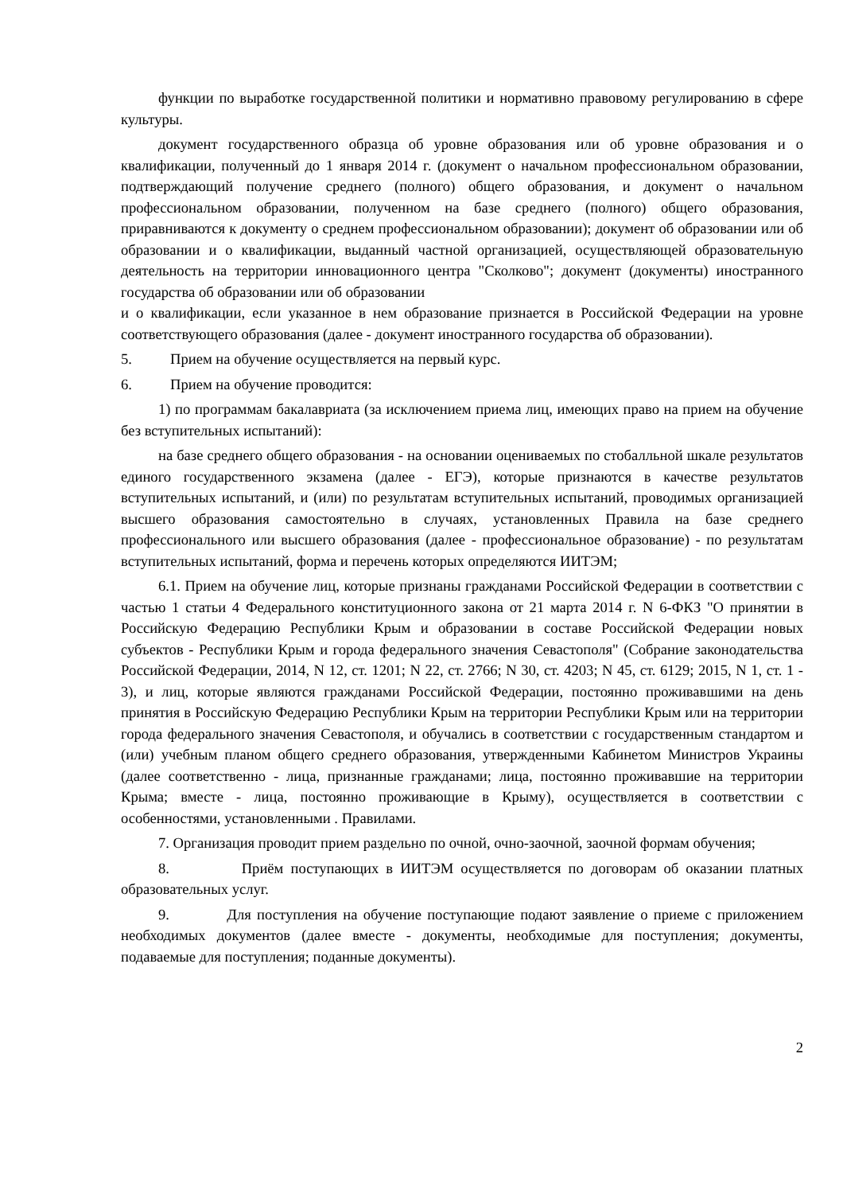функции по выработке государственной политики и нормативно правовому регулированию в сфере культуры.
документ государственного образца об уровне образования или об уровне образования и о квалификации, полученный до 1 января 2014 г. (документ о начальном профессиональном образовании, подтверждающий получение среднего (полного) общего образования, и документ о начальном профессиональном образовании, полученном на базе среднего (полного) общего образования, приравниваются к документу о среднем профессиональном образовании); документ об образовании или об образовании и о квалификации, выданный частной организацией, осуществляющей образовательную деятельность на территории инновационного центра "Сколково"; документ (документы) иностранного государства об образовании или об образовании
и о квалификации, если указанное в нем образование признается в Российской Федерации на уровне соответствующего образования (далее - документ иностранного государства об образовании).
5. Прием на обучение осуществляется на первый курс.
6. Прием на обучение проводится:
1) по программам бакалавриата (за исключением приема лиц, имеющих право на прием на обучение без вступительных испытаний):
на базе среднего общего образования - на основании оцениваемых по стобалльной шкале результатов единого государственного экзамена (далее - ЕГЭ), которые признаются в качестве результатов вступительных испытаний, и (или) по результатам вступительных испытаний, проводимых организацией высшего образования самостоятельно в случаях, установленных Правила на базе среднего профессионального или высшего образования (далее - профессиональное образование) - по результатам вступительных испытаний, форма и перечень которых определяются ИИТЭМ;
6.1. Прием на обучение лиц, которые признаны гражданами Российской Федерации в соответствии с частью 1 статьи 4 Федерального конституционного закона от 21 марта 2014 г. N 6-ФКЗ "О принятии в Российскую Федерацию Республики Крым и образовании в составе Российской Федерации новых субъектов - Республики Крым и города федерального значения Севастополя" (Собрание законодательства Российской Федерации, 2014, N 12, ст. 1201; N 22, ст. 2766; N 30, ст. 4203; N 45, ст. 6129; 2015, N 1, ст. 1 - 3), и лиц, которые являются гражданами Российской Федерации, постоянно проживавшими на день принятия в Российскую Федерацию Республики Крым на территории Республики Крым или на территории города федерального значения Севастополя, и обучались в соответствии с государственным стандартом и (или) учебным планом общего среднего образования, утвержденными Кабинетом Министров Украины (далее соответственно - лица, признанные гражданами; лица, постоянно проживавшие на территории Крыма; вместе - лица, постоянно проживающие в Крыму), осуществляется в соответствии с особенностями, установленными . Правилами.
7. Организация проводит прием раздельно по очной, очно-заочной, заочной формам обучения;
8. Приём поступающих в ИИТЭМ осуществляется по договорам об оказании платных образовательных услуг.
9. Для поступления на обучение поступающие подают заявление о приеме с приложением необходимых документов (далее вместе - документы, необходимые для поступления; документы, подаваемые для поступления; поданные документы).
2